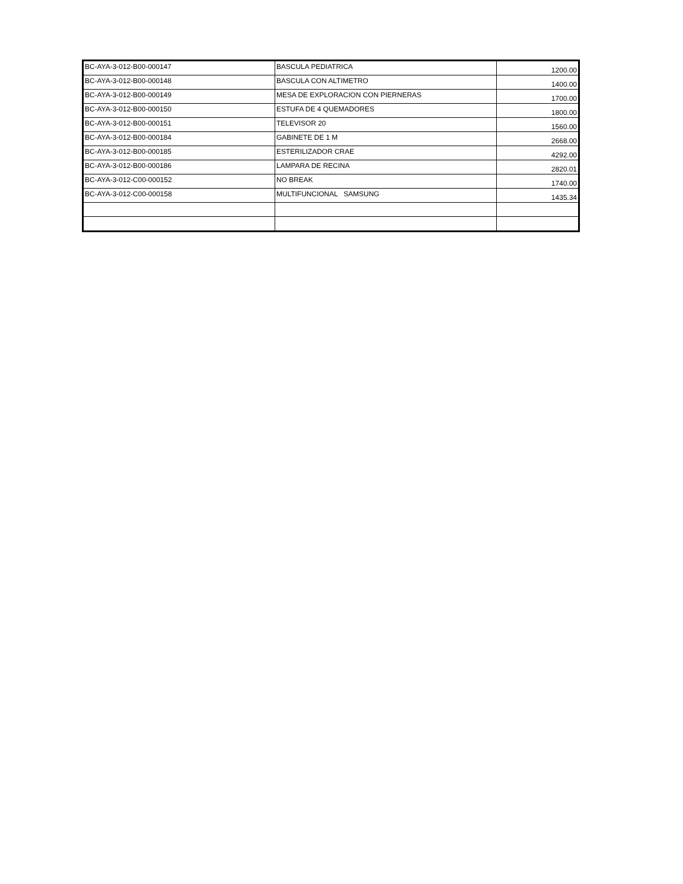| BC-AYA-3-012-B00-000147 | BASCULA PEDIATRICA | 1200.00 |
| BC-AYA-3-012-B00-000148 | BASCULA CON ALTIMETRO | 1400.00 |
| BC-AYA-3-012-B00-000149 | MESA DE EXPLORACION CON PIERNERAS | 1700.00 |
| BC-AYA-3-012-B00-000150 | ESTUFA DE 4 QUEMADORES | 1800.00 |
| BC-AYA-3-012-B00-000151 | TELEVISOR 20 | 1560.00 |
| BC-AYA-3-012-B00-000184 | GABINETE DE 1 M | 2668.00 |
| BC-AYA-3-012-B00-000185 | ESTERILIZADOR CRAE | 4292.00 |
| BC-AYA-3-012-B00-000186 | LAMPARA DE RECINA | 2820.01 |
| BC-AYA-3-012-C00-000152 | NO BREAK | 1740.00 |
| BC-AYA-3-012-C00-000158 | MULTIFUNCIONAL SAMSUNG | 1435.34 |